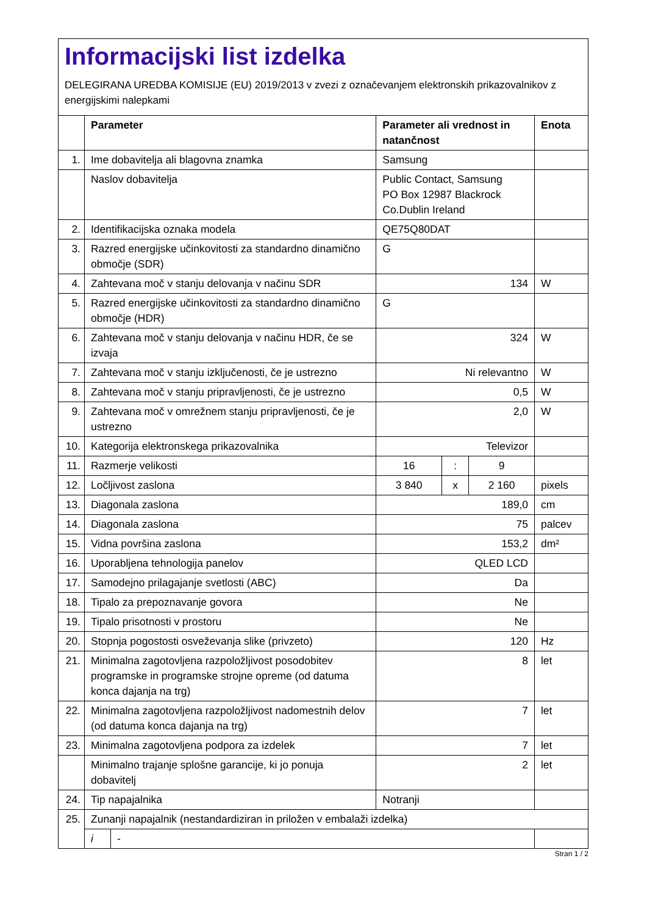Informacijski list izdelka
DELEGIRANA UREDBA KOMISIJE (EU) 2019/2013 v zvezi z označevanjem elektronskih prikazovalnikov z energijskimi nalepkami
| | Parameter | | Parameter ali vrednost in natančnost | | | Enota |
| --- | --- | --- | --- | --- | --- | --- |
| 1. | Ime dobavitelja ali blagovna znamka | | Samsung | | | |
| | Naslov dobavitelja | | Public Contact, Samsung PO Box 12987 Blackrock Co.Dublin Ireland | | | |
| 2. | Identifikacijska oznaka modela | | QE75Q80DAT | | | |
| 3. | Razred energijske učinkovitosti za standardno dinamično območje (SDR) | | G | | | |
| 4. | Zahtevana moč v stanju delovanja v načinu SDR | | 134 | | | W |
| 5. | Razred energijske učinkovitosti za standardno dinamično območje (HDR) | | G | | | |
| 6. | Zahtevana moč v stanju delovanja v načinu HDR, če se izvaja | | 324 | | | W |
| 7. | Zahtevana moč v stanju izključenosti, če je ustrezno | | Ni relevantno | | | W |
| 8. | Zahtevana moč v stanju pripravljenosti, če je ustrezno | | 0,5 | | | W |
| 9. | Zahtevana moč v omrežnem stanju pripravljenosti, če je ustrezno | | 2,0 | | | W |
| 10. | Kategorija elektronskega prikazovalnika | | Televizor | | | |
| 11. | Razmerje velikosti | | 16 | : | 9 | |
| 12. | Ločljivost zaslona | | 3 840 | x | 2 160 | pixels |
| 13. | Diagonala zaslona | | 189,0 | | | cm |
| 14. | Diagonala zaslona | | 75 | | | palcev |
| 15. | Vidna površina zaslona | | 153,2 | | | dm² |
| 16. | Uporabljena tehnologija panelov | | QLED LCD | | | |
| 17. | Samodejno prilagajanje svetlosti (ABC) | | Da | | | |
| 18. | Tipalo za prepoznavanje govora | | Ne | | | |
| 19. | Tipalo prisotnosti v prostoru | | Ne | | | |
| 20. | Stopnja pogostosti osveževanja slike (privzeto) | | 120 | | | Hz |
| 21. | Minimalna zagotovljena razpoložljivost posodobitev programske in programske strojne opreme (od datuma konca dajanja na trg) | | 8 | | | let |
| 22. | Minimalna zagotovljena razpoložljivost nadomestnih delov (od datuma konca dajanja na trg) | | 7 | | | let |
| 23. | Minimalna zagotovljena podpora za izdelek | | 7 | | | let |
| | Minimalno trajanje splošne garancije, ki jo ponuja dobavitelj | | 2 | | | let |
| 24. | Tip napajalnika | | Notranji | | | |
| 25. | Zunanji napajalnik (nestandardiziran in priložen v embalaži izdelka) | | | | | |
| | i | - | | | | |
Stran 1 / 2